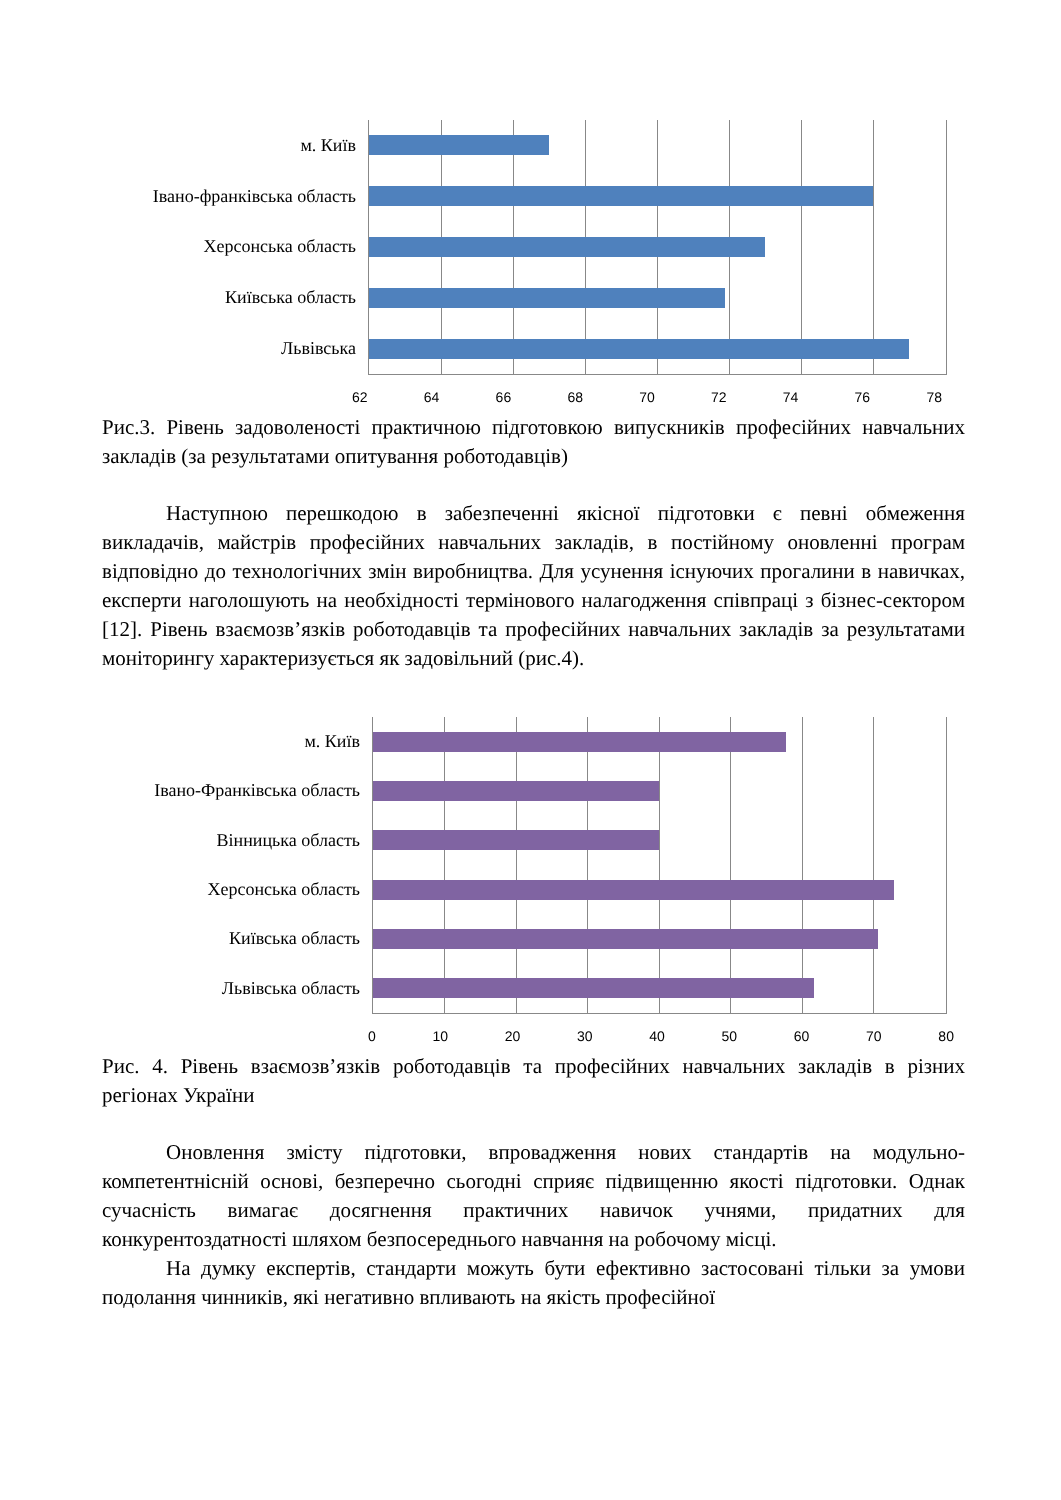м. Київ
Івано-франківська область
Херсонська область
Київська область
Львівська
62 64 66 68 70 72 74 76 78
Рис.3. Рівень задоволеності практичною підготовкою випускників професійних навчальних закладів (за результатами опитування роботодавців)
Наступною перешкодою в забезпеченні якісної підготовки є певні обмеження викладачів, майстрів професійних навчальних закладів, в постійному оновленні програм відповідно до технологічних змін виробництва. Для усунення існуючих прогалини в навичках, експерти наголошують на необхідності термінового налагодження співпраці з бізнес-сектором [12]. Рівень взаємозв’язків роботодавців та професійних навчальних закладів за результатами моніторингу характеризується як задовільний (рис.4).
м. Київ
Івано-Франківська область
Вінницька область
Херсонська область
Київська область
Львівська область
0 10 20 30 40 50 60 70 80
Рис. 4. Рівень взаємозв’язків роботодавців та професійних навчальних закладів в різних регіонах України
Оновлення змісту підготовки, впровадження нових стандартів на модульно-компетентнісній основі, безперечно сьогодні сприяє підвищенню якості підготовки. Однак сучасність вимагає досягнення практичних навичок учнями, придатних для конкурентоздатності шляхом безпосереднього навчання на робочому місці.
На думку експертів, стандарти можуть бути ефективно застосовані тільки за умови подолання чинників, які негативно впливають на якість професійної